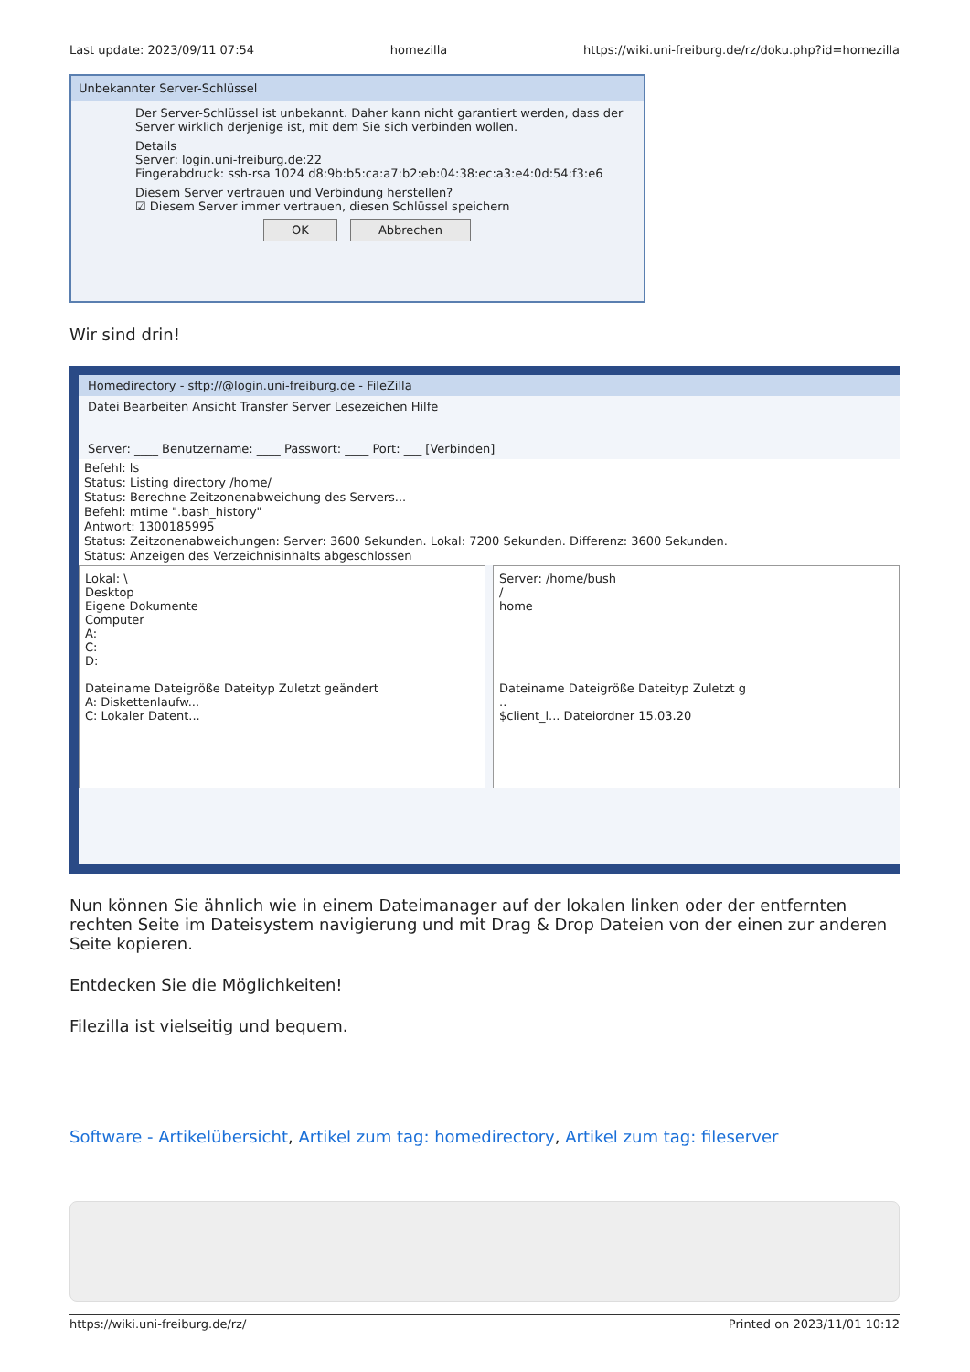Last update: 2023/09/11 07:54 homezilla https://wiki.uni-freiburg.de/rz/doku.php?id=homezilla
Unbekannter Server-Schlüssel
Der Server-Schlüssel ist unbekannt. Daher kann nicht garantiert werden, dass der Server wirklich derjenige ist, mit dem Sie sich verbinden wollen.
Details
Server: login.uni-freiburg.de:22
Fingerabdruck: ssh-rsa 1024 d8:9b:b5:ca:a7:b2:eb:04:38:ec:a3:e4:0d:54:f3:e6
Diesem Server vertrauen und Verbindung herstellen?
☑ Diesem Server immer vertrauen, diesen Schlüssel speichern
OK Abbrechen
Wir sind drin!
Homedirectory - sftp://@login.uni-freiburg.de - FileZilla
Datei Bearbeiten Ansicht Transfer Server Lesezeichen Hilfe
Server: ____ Benutzername: ____ Passwort: ____ Port: ___ [Verbinden]
Befehl: ls
Status: Listing directory /home/
Status: Berechne Zeitzonenabweichung des Servers...
Befehl: mtime ".bash_history"
Antwort: 1300185995
Status: Zeitzonenabweichungen: Server: 3600 Sekunden. Lokal: 7200 Sekunden. Differenz: 3600 Sekunden.
Status: Anzeigen des Verzeichnisinhalts abgeschlossen
Lokal: \
Desktop
Eigene Dokumente
Computer
A:
C:
D:
Dateiname Dateigröße Dateityp Zuletzt geändert
A: Diskettenlaufw...
C: Lokaler Datent...
Server: /home/bush
/
home
Dateiname Dateigröße Dateityp Zuletzt g
..
$client_l... Dateiordner 15.03.20
Nun können Sie ähnlich wie in einem Dateimanager auf der lokalen linken oder der entfernten rechten Seite im Dateisystem navigierung und mit Drag & Drop Dateien von der einen zur anderen Seite kopieren.
Entdecken Sie die Möglichkeiten!
Filezilla ist vielseitig und bequem.
Software - Artikelübersicht, Artikel zum tag: homedirectory, Artikel zum tag: fileserver
https://wiki.uni-freiburg.de/rz/ Printed on 2023/11/01 10:12